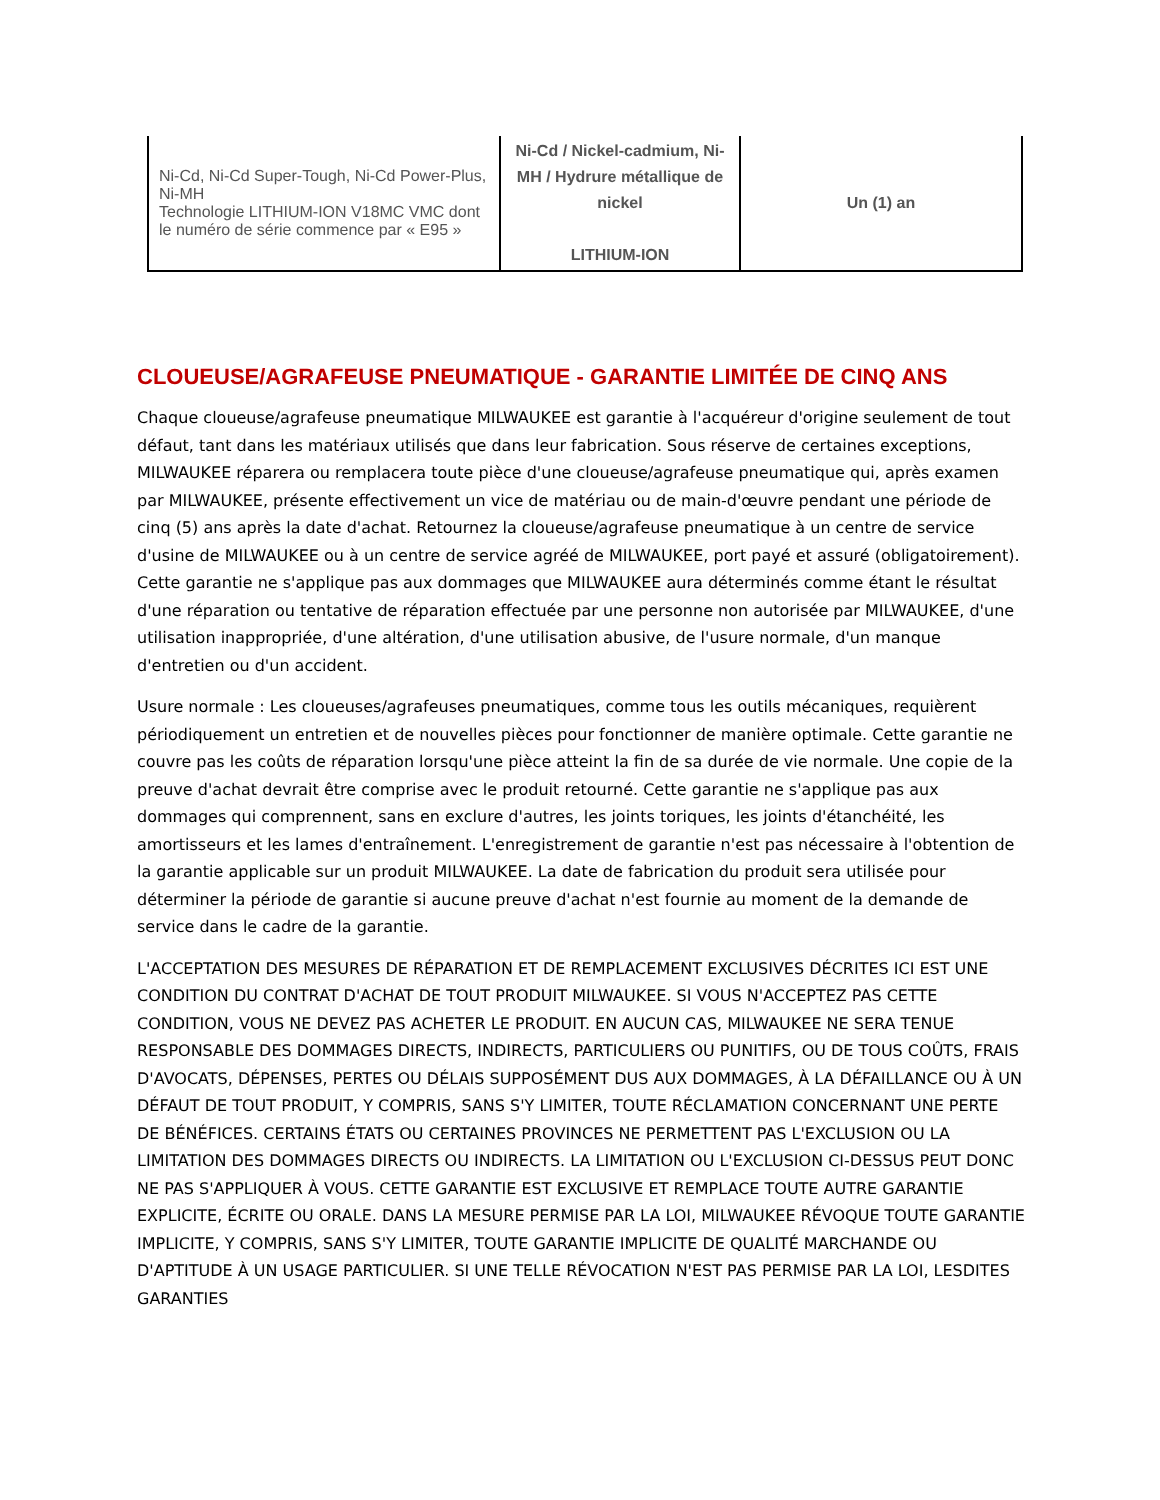| Ni-Cd, Ni-Cd Super-Tough, Ni-Cd Power-Plus, Ni-MH Technologie LITHIUM-ION V18MC VMC dont le numéro de série commence par « E95 » | Ni-Cd / Nickel-cadmium, Ni-MH / Hydrure métallique de nickel LITHIUM-ION | Un (1) an |
CLOUEUSE/AGRAFEUSE PNEUMATIQUE - GARANTIE LIMITÉE DE CINQ ANS
Chaque cloueuse/agrafeuse pneumatique MILWAUKEE est garantie à l'acquéreur d'origine seulement de tout défaut, tant dans les matériaux utilisés que dans leur fabrication. Sous réserve de certaines exceptions, MILWAUKEE réparera ou remplacera toute pièce d'une cloueuse/agrafeuse pneumatique qui, après examen par MILWAUKEE, présente effectivement un vice de matériau ou de main-d'œuvre pendant une période de cinq (5) ans après la date d'achat. Retournez la cloueuse/agrafeuse pneumatique à un centre de service d'usine de MILWAUKEE ou à un centre de service agréé de MILWAUKEE, port payé et assuré (obligatoirement). Cette garantie ne s'applique pas aux dommages que MILWAUKEE aura déterminés comme étant le résultat d'une réparation ou tentative de réparation effectuée par une personne non autorisée par MILWAUKEE, d'une utilisation inappropriée, d'une altération, d'une utilisation abusive, de l'usure normale, d'un manque d'entretien ou d'un accident.
Usure normale : Les cloueuses/agrafeuses pneumatiques, comme tous les outils mécaniques, requièrent périodiquement un entretien et de nouvelles pièces pour fonctionner de manière optimale. Cette garantie ne couvre pas les coûts de réparation lorsqu'une pièce atteint la fin de sa durée de vie normale. Une copie de la preuve d'achat devrait être comprise avec le produit retourné. Cette garantie ne s'applique pas aux dommages qui comprennent, sans en exclure d'autres, les joints toriques, les joints d'étanchéité, les amortisseurs et les lames d'entraînement. L'enregistrement de garantie n'est pas nécessaire à l'obtention de la garantie applicable sur un produit MILWAUKEE. La date de fabrication du produit sera utilisée pour déterminer la période de garantie si aucune preuve d'achat n'est fournie au moment de la demande de service dans le cadre de la garantie.
L'ACCEPTATION DES MESURES DE RÉPARATION ET DE REMPLACEMENT EXCLUSIVES DÉCRITES ICI EST UNE CONDITION DU CONTRAT D'ACHAT DE TOUT PRODUIT MILWAUKEE. SI VOUS N'ACCEPTEZ PAS CETTE CONDITION, VOUS NE DEVEZ PAS ACHETER LE PRODUIT. EN AUCUN CAS, MILWAUKEE NE SERA TENUE RESPONSABLE DES DOMMAGES DIRECTS, INDIRECTS, PARTICULIERS OU PUNITIFS, OU DE TOUS COÛTS, FRAIS D'AVOCATS, DÉPENSES, PERTES OU DÉLAIS SUPPOSÉMENT DUS AUX DOMMAGES, À LA DÉFAILLANCE OU À UN DÉFAUT DE TOUT PRODUIT, Y COMPRIS, SANS S'Y LIMITER, TOUTE RÉCLAMATION CONCERNANT UNE PERTE DE BÉNÉFICES. CERTAINS ÉTATS OU CERTAINES PROVINCES NE PERMETTENT PAS L'EXCLUSION OU LA LIMITATION DES DOMMAGES DIRECTS OU INDIRECTS. LA LIMITATION OU L'EXCLUSION CI-DESSUS PEUT DONC NE PAS S'APPLIQUER À VOUS. CETTE GARANTIE EST EXCLUSIVE ET REMPLACE TOUTE AUTRE GARANTIE EXPLICITE, ÉCRITE OU ORALE. DANS LA MESURE PERMISE PAR LA LOI, MILWAUKEE RÉVOQUE TOUTE GARANTIE IMPLICITE, Y COMPRIS, SANS S'Y LIMITER, TOUTE GARANTIE IMPLICITE DE QUALITÉ MARCHANDE OU D'APTITUDE À UN USAGE PARTICULIER. SI UNE TELLE RÉVOCATION N'EST PAS PERMISE PAR LA LOI, LESDITES GARANTIES